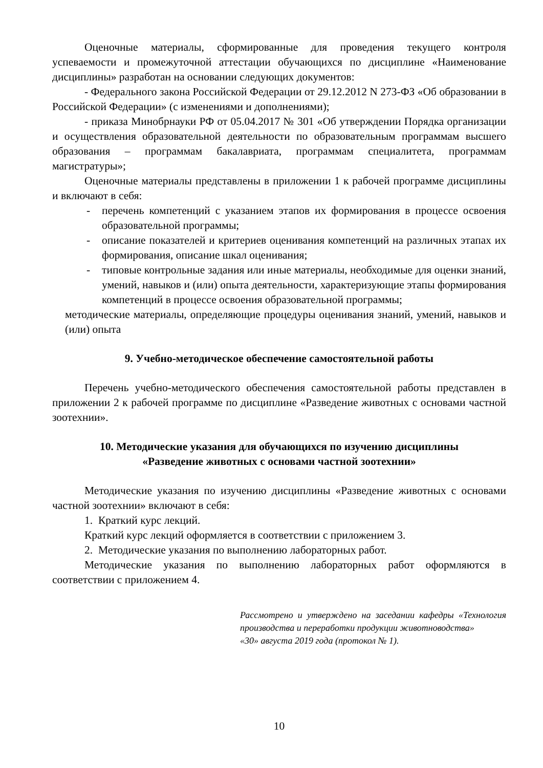Оценочные материалы, сформированные для проведения текущего контроля успеваемости и промежуточной аттестации обучающихся по дисциплине «Наименование дисциплины» разработан на основании следующих документов:
- Федерального закона Российской Федерации от 29.12.2012 N 273-ФЗ «Об образовании в Российской Федерации» (с изменениями и дополнениями);
- приказа Минобрнауки РФ от 05.04.2017 № 301 «Об утверждении Порядка организации и осуществления образовательной деятельности по образовательным программам высшего образования – программам бакалавриата, программам специалитета, программам магистратуры»;
Оценочные материалы представлены в приложении 1 к рабочей программе дисциплины и включают в себя:
- перечень компетенций с указанием этапов их формирования в процессе освоения образовательной программы;
- описание показателей и критериев оценивания компетенций на различных этапах их формирования, описание шкал оценивания;
- типовые контрольные задания или иные материалы, необходимые для оценки знаний, умений, навыков и (или) опыта деятельности, характеризующие этапы формирования компетенций в процессе освоения образовательной программы;
методические материалы, определяющие процедуры оценивания знаний, умений, навыков и (или) опыта
9. Учебно-методическое обеспечение самостоятельной работы
Перечень учебно-методического обеспечения самостоятельной работы представлен в приложении 2 к рабочей программе по дисциплине «Разведение животных с основами частной зоотехнии».
10. Методические указания для обучающихся по изучению дисциплины
«Разведение животных с основами частной зоотехнии»
Методические указания по изучению дисциплины «Разведение животных с основами частной зоотехнии» включают в себя:
1. Краткий курс лекций.
Краткий курс лекций оформляется в соответствии с приложением 3.
2. Методические указания по выполнению лабораторных работ.
Методические указания по выполнению лабораторных работ оформляются в соответствии с приложением 4.
Рассмотрено и утверждено на заседании кафедры «Технология производства и переработки продукции животноводства»
«30» августа 2019 года (протокол № 1).
10